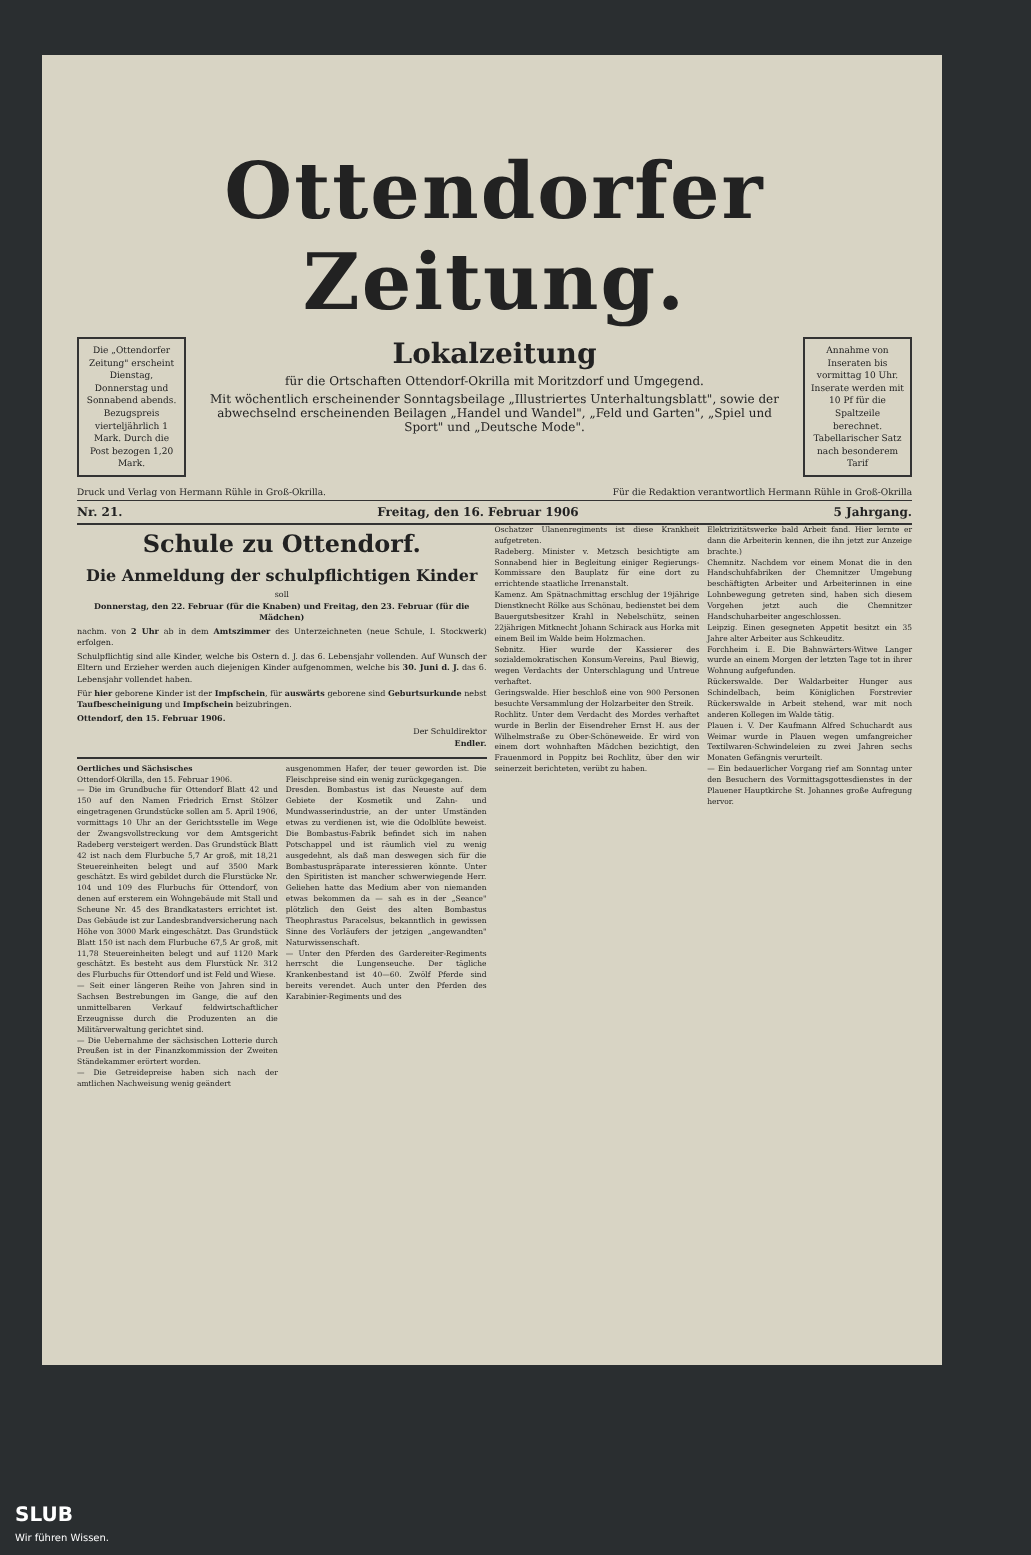Ottendorfer Zeitung.
Die „Ottendorfer Zeitung" erscheint Dienstag, Donnerstag und Sonnabend abends. Bezugspreis vierteljährlich 1 Mark. Durch die Post bezogen 1,20 Mark.
Lokalzeitung
für die Ortschaften Ottendorf-Okrilla mit Moritzdorf und Umgegend.
Mit wöchentlich erscheinender Sonntagsbeilage „Illustriertes Unterhaltungsblatt", sowie der abwechselnd erscheinenden Beilagen „Handel und Wandel", „Feld und Garten", „Spiel und Sport" und „Deutsche Mode".
Annahme von Inseraten bis vormittag 10 Uhr. Inserate werden mit 10 Pf für die Spaltzeile berechnet. Tabellarischer Satz nach besonderem Tarif
Druck und Verlag von Hermann Rühle in Groß-Okrilla. Für die Redaktion verantwortlich Hermann Rühle in Groß-Okrilla
Nr. 21. Freitag, den 16. Februar 1906 5 Jahrgang.
Schule zu Ottendorf.
Die Anmeldung der schulpflichtigen Kinder
soll
Donnerstag, den 22. Februar (für die Knaben) und Freitag, den 23. Februar (für die Mädchen)
nachm. von 2 Uhr ab in dem Amtszimmer des Unterzeichneten (neue Schule, I. Stockwerk) erfolgen.
Schulpflichtig sind alle Kinder, welche bis Ostern d. J. das 6. Lebensjahr vollenden. Auf Wunsch der Eltern und Erzieher werden auch diejenigen Kinder aufgenommen, welche bis 30. Juni d. J. das 6. Lebensjahr vollendet haben.
Für hier geborene Kinder ist der Impfschein, für auswärts geborene sind Geburtsurkunde nebst Taufbescheinigung und Impfschein beizubringen.
Ottendorf, den 15. Februar 1906.
Der Schuldirektor
Endler.
Oertliches und Sächsisches
Ottendorf-Okrilla, den 15. Februar 1906.
— Die im Grundbuche für Ottendorf Blatt 42 und 150 auf den Namen Friedrich Ernst Stölzer eingetragenen Grundstücke sollen am 5. April 1906, vormittags 10 Uhr an der Gerichtsstelle im Wege der Zwangsvollstreckung vor dem Amtsgericht Radeberg versteigert werden. Das Grundstück Blatt 42 ist nach dem Flurbuche 5,7 Ar groß, mit 18,21 Steuereinheiten belegt und auf 3500 Mark geschätzt. Es wird gebildet durch die Flurstücke Nr. 104 und 109 des Flurbuchs für Ottendorf, von denen auf ersterem ein Wohngebäude mit Stall und Scheune Nr. 45 des Brandkatasters errichtet ist. Das Gebäude ist zur Landesbrandversicherung nach Höhe von 3000 Mark eingeschätzt. Das Grundstück Blatt 150 ist nach dem Flurbuche 67,5 Ar groß, mit 11,78 Steuereinheiten belegt und auf 1120 Mark geschätzt. Es besteht aus dem Flurstück Nr. 312 des Flurbuchs für Ottendorf und ist Feld und Wiese.
— Seit einer längeren Reihe von Jahren sind in Sachsen Bestrebungen im Gange, die auf den unmittelbaren Verkauf feldwirtschaftlicher Erzeugnisse durch die Produzenten an die Militärverwaltung gerichtet sind.
— Die Uebernahme der sächsischen Lotterie durch Preußen ist in der Finanzkommission der Zweiten Ständekammer erörtert worden.
— Die Getreidepreise haben sich nach der amtlichen Nachweisung wenig geändert
ausgenommen Hafer, der teuer geworden ist. Die Fleischpreise sind ein wenig zurückgegangen.
Dresden. Bombastus ist das Neueste auf dem Gebiete der Kosmetik und Zahn- und Mundwasserindustrie, an der unter Umständen etwas zu verdienen ist, wie die Odolblüte beweist. Die Bombastus-Fabrik befindet sich im nahen Potschappel und ist räumlich viel zu wenig ausgedehnt, als daß man deswegen sich für die Bombastuspräparate interessieren könnte. Unter den Spiritisten ist mancher schwerwiegende Herr. Geliehen hatte das Medium aber von niemanden etwas bekommen da — sah es in der „Seance" plötzlich den Geist des alten Bombastus Theophrastus Paracelsus, bekanntlich in gewissen Sinne des Vorläufers der jetzigen „angewandten" Naturwissenschaft.
— Unter den Pferden des Gardereiter-Regiments herrscht die Lungenseuche. Der tägliche Krankenbestand ist 40—60. Zwölf Pferde sind bereits verendet. Auch unter den Pferden des Karabinier-Regiments und des
Oschatzer Ulanenregiments ist diese Krankheit aufgetreten.
Radeberg. Minister v. Metzsch besichtigte am Sonnabend hier in Begleitung einiger Regierungs-Kommissare den Bauplatz für eine dort zu errichtende staatliche Irrenanstalt.
Kamenz. Am Spätnachmittag erschlug der 19jährige Dienstknecht Rölke aus Schönau, bedienstet bei dem Bauergutsbesitzer Krahl in Nebelschütz, seinen 22jährigen Mitknecht Johann Schirack aus Horka mit einem Beil im Walde beim Holzmachen.
Sebnitz. Hier wurde der Kassierer des sozialdemokratischen Konsum-Vereins, Paul Biewig, wegen Verdachts der Unterschlagung und Untreue verhaftet.
Geringswalde. Hier beschloß eine von 900 Personen besuchte Versammlung der Holzarbeiter den Streik.
Rochlitz. Unter dem Verdacht des Mordes verhaftet wurde in Berlin der Eisendreher Ernst H. aus der Wilhelmstraße zu Ober-Schöneweide. Er wird von einem dort wohnhaften Mädchen bezichtigt, den Frauenmord in Poppitz bei Rochlitz, über den wir seinerzeit berichteten, verübt zu haben.
Elektrizitätswerke bald Arbeit fand. Hier lernte er dann die Arbeiterin kennen, die ihn jetzt zur Anzeige brachte.)
Chemnitz. Nachdem vor einem Monat die in den Handschuhfabriken der Chemnitzer Umgebung beschäftigten Arbeiter und Arbeiterinnen in eine Lohnbewegung getreten sind, haben sich diesem Vorgehen jetzt auch die Chemnitzer Handschuharbeiter angeschlossen.
Leipzig. Einen gesegneten Appetit besitzt ein 35 Jahre alter Arbeiter aus Schkeuditz.
Forchheim i. E. Die Bahnwärters-Witwe Langer wurde an einem Morgen der letzten Tage tot in ihrer Wohnung aufgefunden.
Rückerswalde. Der Waldarbeiter Hunger aus Schindelbach, beim Königlichen Forstrevier Rückerswalde in Arbeit stehend, war mit noch anderen Kollegen im Walde tätig.
Plauen i. V. Der Kaufmann Alfred Schuchardt aus Weimar wurde in Plauen wegen umfangreicher Textilwaren-Schwindeleien zu zwei Jahren sechs Monaten Gefängnis verurteilt.
— Ein bedauerlicher Vorgang rief am Sonntag unter den Besuchern des Vormittagsgottesdienstes in der Plauener Hauptkirche St. Johannes große Aufregung hervor.
SLUB
Wir führen Wissen.